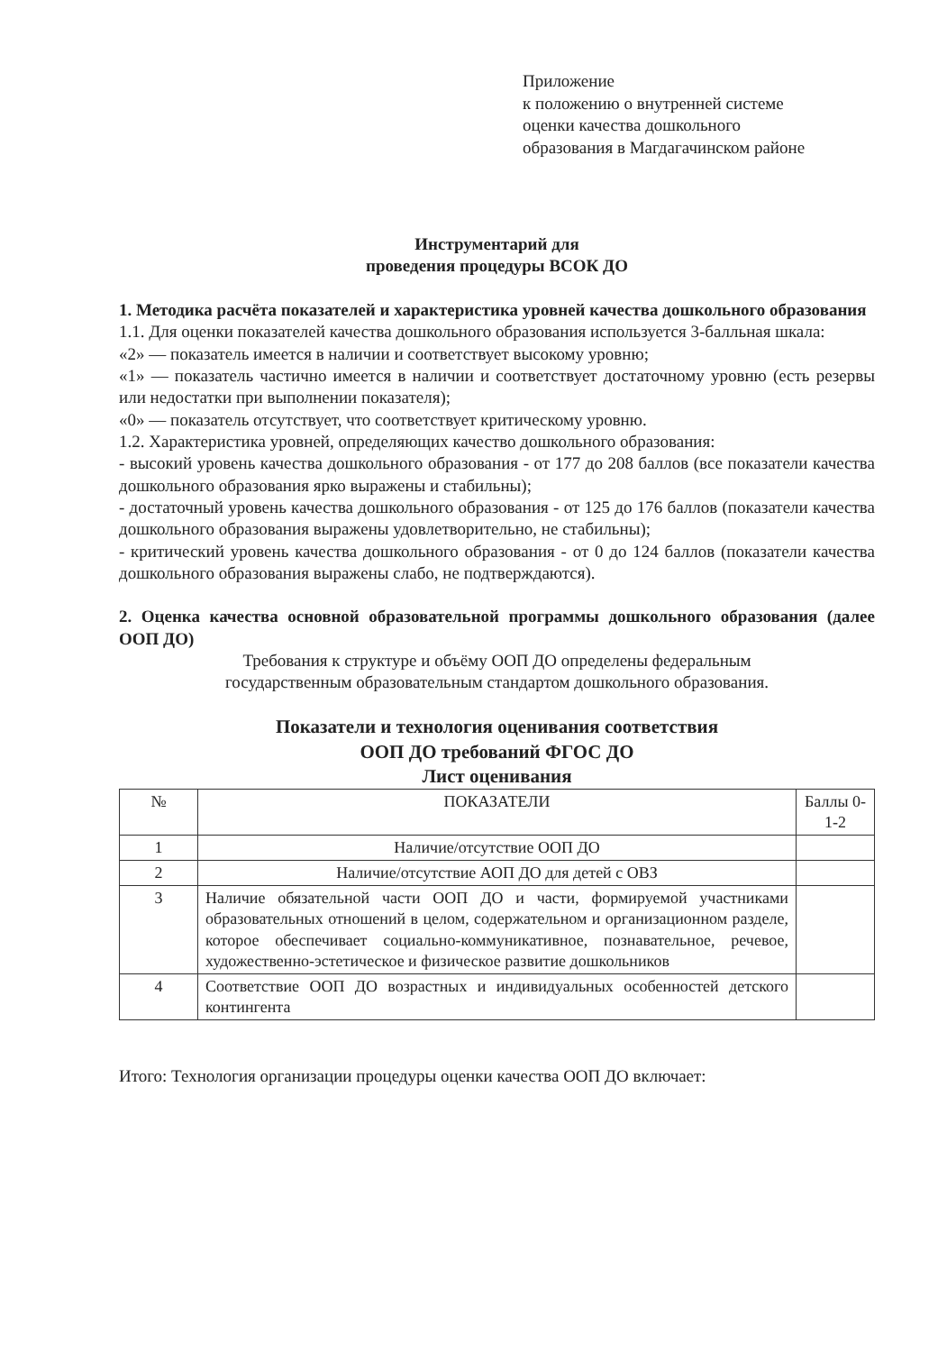Приложение
к положению о внутренней системе
оценки качества дошкольного
образования в Магдагачинском районе
Инструментарий для
проведения процедуры ВСОК ДО
1. Методика расчёта показателей и характеристика уровней качества дошкольного образования
1.1. Для оценки показателей качества дошкольного образования используется 3-балльная шкала:
«2» — показатель имеется в наличии и соответствует высокому уровню;
«1» — показатель частично имеется в наличии и соответствует достаточному уровню (есть резервы или недостатки при выполнении показателя);
«0» — показатель отсутствует, что соответствует критическому уровню.
1.2. Характеристика уровней, определяющих качество дошкольного образования:
- высокий уровень качества дошкольного образования - от 177 до 208 баллов (все показатели качества дошкольного образования ярко выражены и стабильны);
- достаточный уровень качества дошкольного образования - от 125 до 176 баллов (показатели качества дошкольного образования выражены удовлетворительно, не стабильны);
- критический уровень качества дошкольного образования - от 0 до 124 баллов (показатели качества дошкольного образования выражены слабо, не подтверждаются).
2. Оценка качества основной образовательной программы дошкольного образования (далее ООП ДО)
Требования к структуре и объёму ООП ДО определены федеральным
государственным образовательным стандартом дошкольного образования.
Показатели и технология оценивания соответствия
ООП ДО требований ФГОС ДО
Лист оценивания
| № | ПОКАЗАТЕЛИ | Баллы 0-1-2 |
| --- | --- | --- |
| 1 | Наличие/отсутствие ООП ДО | |
| 2 | Наличие/отсутствие АОП ДО для детей с ОВЗ | |
| 3 | Наличие обязательной части ООП ДО и части, формируемой участниками образовательных отношений в целом, содержательном и организационном разделе, которое обеспечивает социально-коммуникативное, познавательное, речевое, художественно-эстетическое и физическое развитие дошкольников | |
| 4 | Соответствие ООП ДО возрастных и индивидуальных особенностей детского контингента | |
Итого: Технология организации процедуры оценки качества ООП ДО включает: